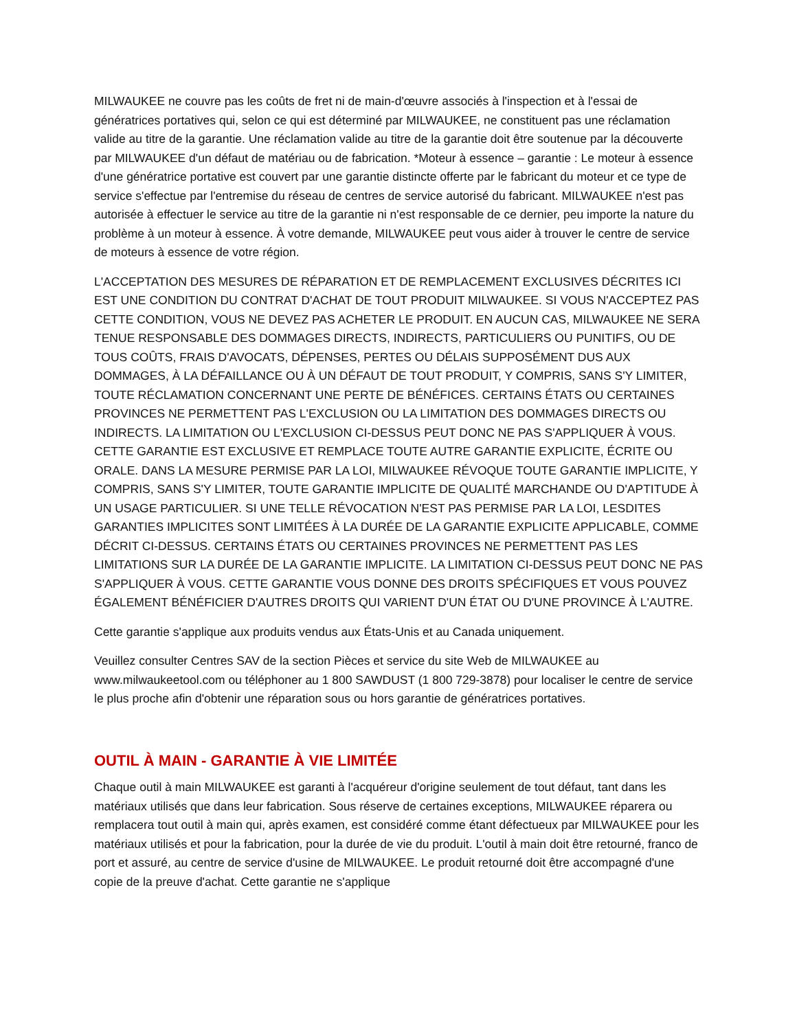MILWAUKEE ne couvre pas les coûts de fret ni de main-d'œuvre associés à l'inspection et à l'essai de génératrices portatives qui, selon ce qui est déterminé par MILWAUKEE, ne constituent pas une réclamation valide au titre de la garantie. Une réclamation valide au titre de la garantie doit être soutenue par la découverte par MILWAUKEE d'un défaut de matériau ou de fabrication. *Moteur à essence – garantie : Le moteur à essence d'une génératrice portative est couvert par une garantie distincte offerte par le fabricant du moteur et ce type de service s'effectue par l'entremise du réseau de centres de service autorisé du fabricant. MILWAUKEE n'est pas autorisée à effectuer le service au titre de la garantie ni n'est responsable de ce dernier, peu importe la nature du problème à un moteur à essence. À votre demande, MILWAUKEE peut vous aider à trouver le centre de service de moteurs à essence de votre région.
L'ACCEPTATION DES MESURES DE RÉPARATION ET DE REMPLACEMENT EXCLUSIVES DÉCRITES ICI EST UNE CONDITION DU CONTRAT D'ACHAT DE TOUT PRODUIT MILWAUKEE. SI VOUS N'ACCEPTEZ PAS CETTE CONDITION, VOUS NE DEVEZ PAS ACHETER LE PRODUIT. EN AUCUN CAS, MILWAUKEE NE SERA TENUE RESPONSABLE DES DOMMAGES DIRECTS, INDIRECTS, PARTICULIERS OU PUNITIFS, OU DE TOUS COÛTS, FRAIS D'AVOCATS, DÉPENSES, PERTES OU DÉLAIS SUPPOSÉMENT DUS AUX DOMMAGES, À LA DÉFAILLANCE OU À UN DÉFAUT DE TOUT PRODUIT, Y COMPRIS, SANS S'Y LIMITER, TOUTE RÉCLAMATION CONCERNANT UNE PERTE DE BÉNÉFICES. CERTAINS ÉTATS OU CERTAINES PROVINCES NE PERMETTENT PAS L'EXCLUSION OU LA LIMITATION DES DOMMAGES DIRECTS OU INDIRECTS. LA LIMITATION OU L'EXCLUSION CI-DESSUS PEUT DONC NE PAS S'APPLIQUER À VOUS. CETTE GARANTIE EST EXCLUSIVE ET REMPLACE TOUTE AUTRE GARANTIE EXPLICITE, ÉCRITE OU ORALE. DANS LA MESURE PERMISE PAR LA LOI, MILWAUKEE RÉVOQUE TOUTE GARANTIE IMPLICITE, Y COMPRIS, SANS S'Y LIMITER, TOUTE GARANTIE IMPLICITE DE QUALITÉ MARCHANDE OU D'APTITUDE À UN USAGE PARTICULIER. SI UNE TELLE RÉVOCATION N'EST PAS PERMISE PAR LA LOI, LESDITES GARANTIES IMPLICITES SONT LIMITÉES À LA DURÉE DE LA GARANTIE EXPLICITE APPLICABLE, COMME DÉCRIT CI-DESSUS. CERTAINS ÉTATS OU CERTAINES PROVINCES NE PERMETTENT PAS LES LIMITATIONS SUR LA DURÉE DE LA GARANTIE IMPLICITE. LA LIMITATION CI-DESSUS PEUT DONC NE PAS S'APPLIQUER À VOUS. CETTE GARANTIE VOUS DONNE DES DROITS SPÉCIFIQUES ET VOUS POUVEZ ÉGALEMENT BÉNÉFICIER D'AUTRES DROITS QUI VARIENT D'UN ÉTAT OU D'UNE PROVINCE À L'AUTRE.
Cette garantie s'applique aux produits vendus aux États-Unis et au Canada uniquement.
Veuillez consulter Centres SAV de la section Pièces et service du site Web de MILWAUKEE au www.milwaukeetool.com ou téléphoner au 1 800 SAWDUST (1 800 729-3878) pour localiser le centre de service le plus proche afin d'obtenir une réparation sous ou hors garantie de génératrices portatives.
OUTIL À MAIN - GARANTIE À VIE LIMITÉE
Chaque outil à main MILWAUKEE est garanti à l'acquéreur d'origine seulement de tout défaut, tant dans les matériaux utilisés que dans leur fabrication. Sous réserve de certaines exceptions, MILWAUKEE réparera ou remplacera tout outil à main qui, après examen, est considéré comme étant défectueux par MILWAUKEE pour les matériaux utilisés et pour la fabrication, pour la durée de vie du produit. L'outil à main doit être retourné, franco de port et assuré, au centre de service d'usine de MILWAUKEE. Le produit retourné doit être accompagné d'une copie de la preuve d'achat. Cette garantie ne s'applique